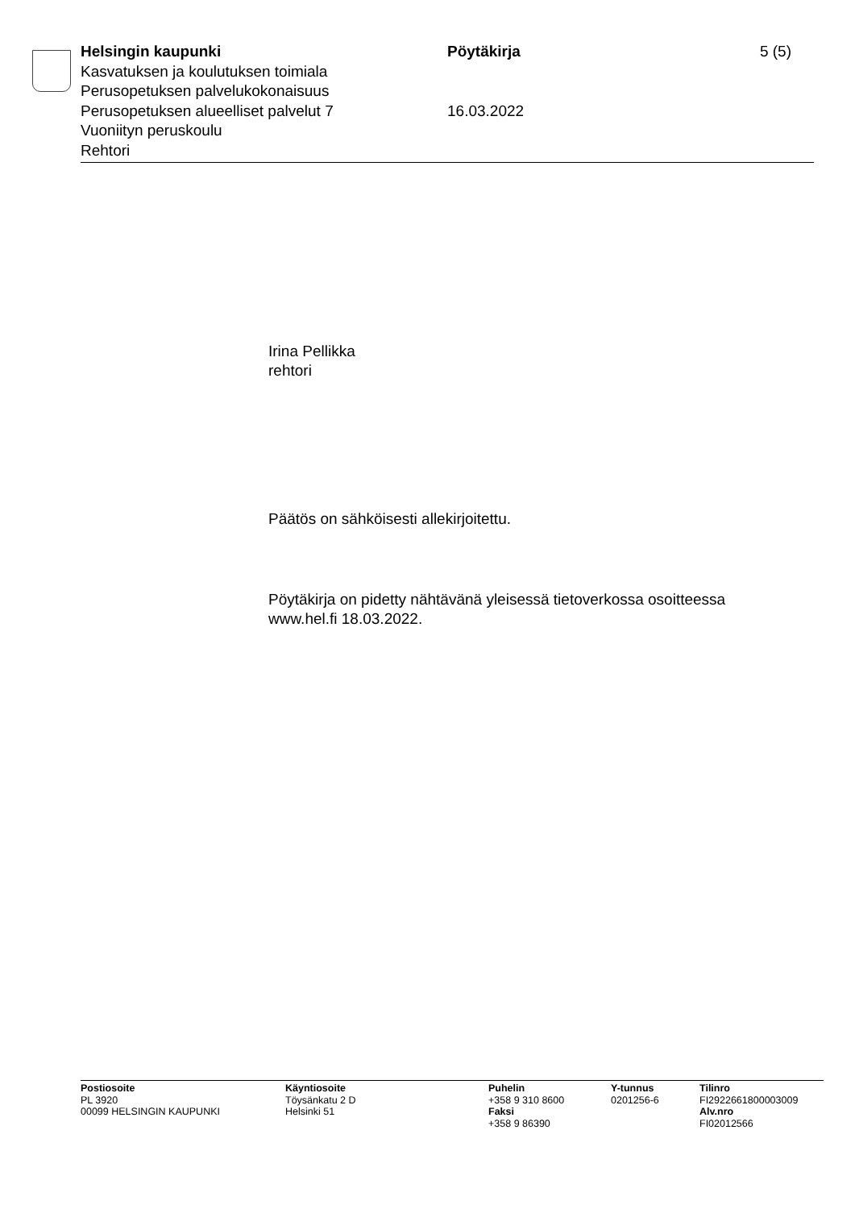Helsingin kaupunki
Kasvatuksen ja koulutuksen toimiala
Perusopetuksen palvelukokonaisuus
Perusopetuksen alueelliset palvelut 7
Vuoniityn peruskoulu
Rehtori
Pöytäkirja
16.03.2022
5 (5)
Irina Pellikka
rehtori
Päätös on sähköisesti allekirjoitettu.
Pöytäkirja on pidetty nähtävänä yleisessä tietoverkossa osoitteessa
www.hel.fi 18.03.2022.
Postiosoite
PL 3920
00099 HELSINGIN KAUPUNKI
Käyntiosoite
Töysänkatu 2 D
Helsinki 51
Puhelin
+358 9 310 8600
Faksi
+358 9 86390
Y-tunnus
0201256-6
Tilinro
FI2922661800003009
Alv.nro
FI02012566